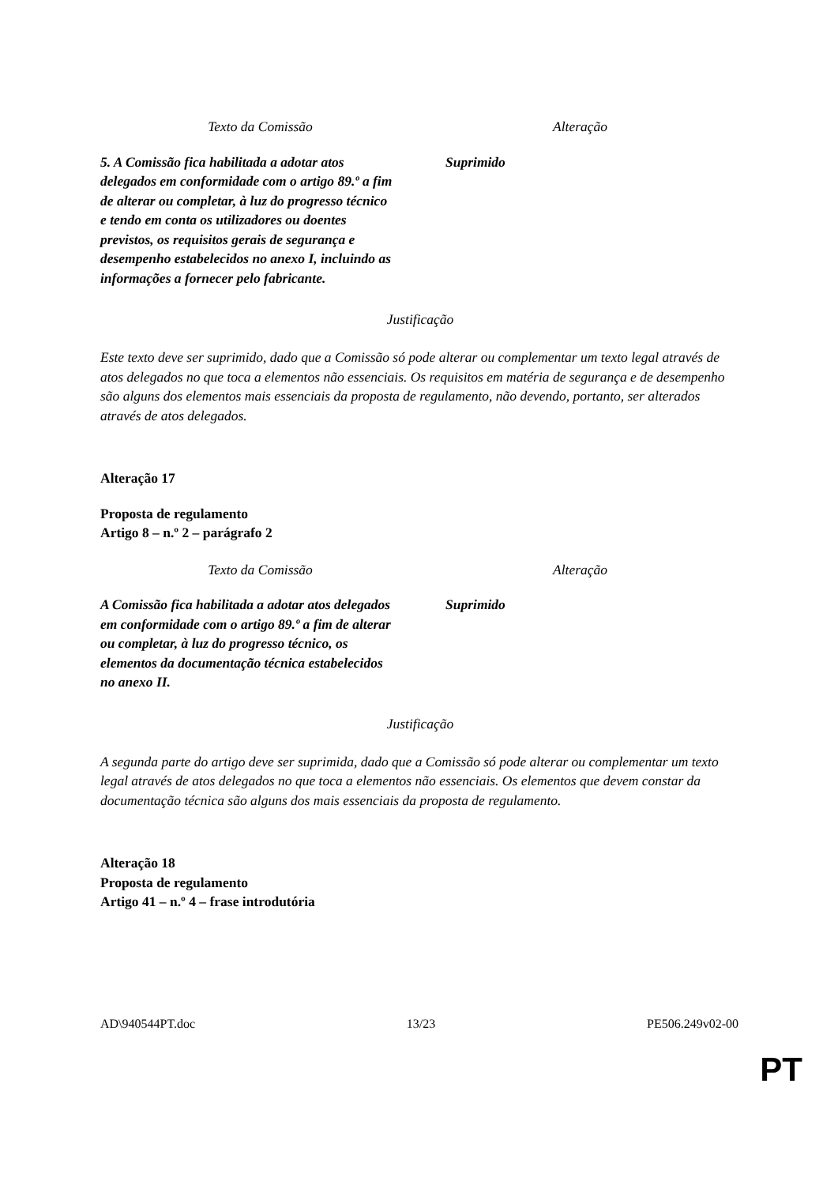| Texto da Comissão | Alteração |
| 5. A Comissão fica habilitada a adotar atos delegados em conformidade com o artigo 89.º a fim de alterar ou completar, à luz do progresso técnico e tendo em conta os utilizadores ou doentes previstos, os requisitos gerais de segurança e desempenho estabelecidos no anexo I, incluindo as informações a fornecer pelo fabricante. | Suprimido |
Justificação
Este texto deve ser suprimido, dado que a Comissão só pode alterar ou complementar um texto legal através de atos delegados no que toca a elementos não essenciais. Os requisitos em matéria de segurança e de desempenho são alguns dos elementos mais essenciais da proposta de regulamento, não devendo, portanto, ser alterados através de atos delegados.
Alteração 17
Proposta de regulamento
Artigo 8 – n.º 2 – parágrafo 2
| Texto da Comissão | Alteração |
| A Comissão fica habilitada a adotar atos delegados em conformidade com o artigo 89.º a fim de alterar ou completar, à luz do progresso técnico, os elementos da documentação técnica estabelecidos no anexo II. | Suprimido |
Justificação
A segunda parte do artigo deve ser suprimida, dado que a Comissão só pode alterar ou complementar um texto legal através de atos delegados no que toca a elementos não essenciais. Os elementos que devem constar da documentação técnica são alguns dos mais essenciais da proposta de regulamento.
Alteração 18
Proposta de regulamento
Artigo 41 – n.º 4 – frase introdutória
AD\940544PT.doc 13/23 PE506.249v02-00
PT